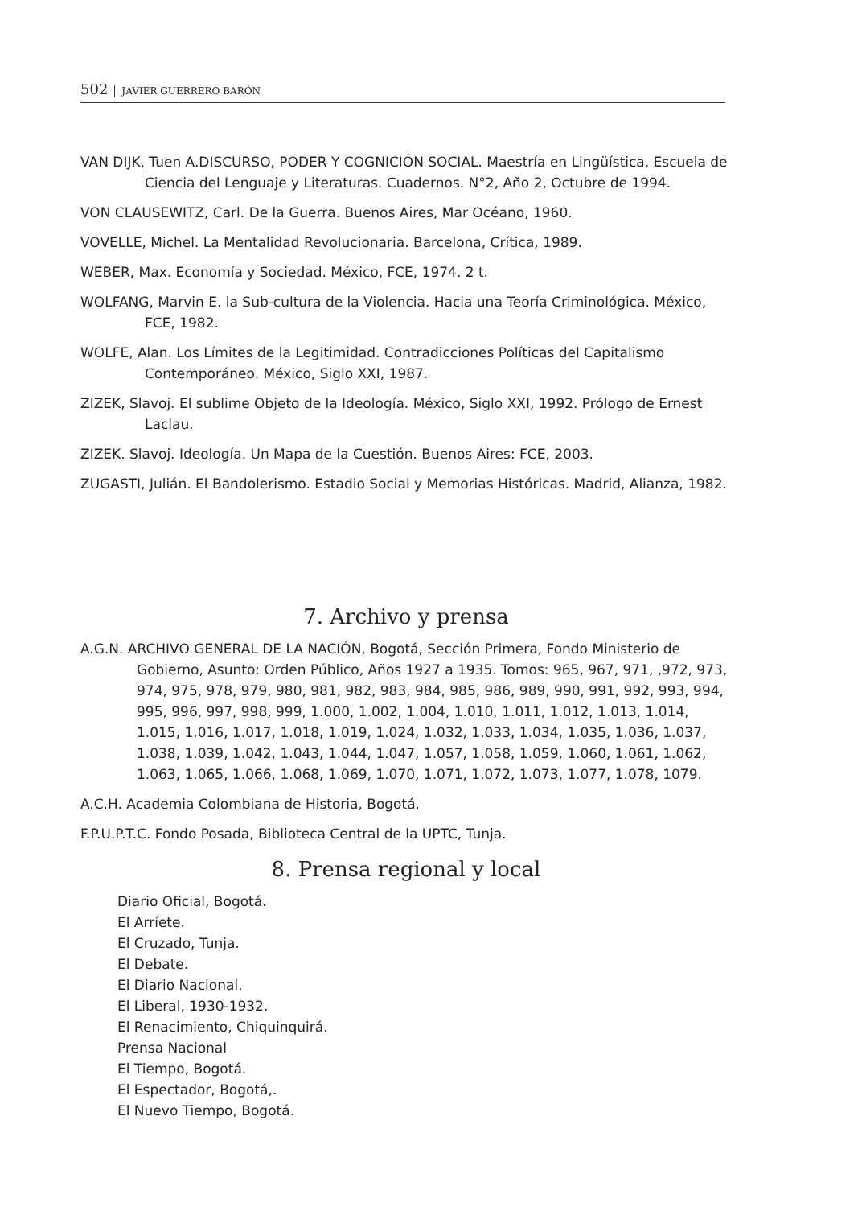502 JAVIER GUERRERO BARÓN
VAN DIJK, Tuen A.DISCURSO, PODER Y COGNICIÓN SOCIAL. Maestría en Lingüística. Escuela de Ciencia del Lenguaje y Literaturas. Cuadernos. N°2, Año 2, Octubre de 1994.
VON CLAUSEWITZ, Carl. De la Guerra. Buenos Aires, Mar Océano, 1960.
VOVELLE, Michel. La Mentalidad Revolucionaria. Barcelona, Crítica, 1989.
WEBER, Max. Economía y Sociedad. México, FCE, 1974. 2 t.
WOLFANG, Marvin E. la Sub-cultura de la Violencia. Hacia una Teoría Criminológica. México, FCE, 1982.
WOLFE, Alan. Los Límites de la Legitimidad. Contradicciones Políticas del Capitalismo Contemporáneo. México, Siglo XXI, 1987.
ZIZEK, Slavoj. El sublime Objeto de la Ideología. México, Siglo XXI, 1992. Prólogo de Ernest Laclau.
ZIZEK. Slavoj. Ideología. Un Mapa de la Cuestión. Buenos Aires: FCE, 2003.
ZUGASTI, Julián. El Bandolerismo. Estadio Social y Memorias Históricas. Madrid, Alianza, 1982.
7. Archivo y prensa
A.G.N. ARCHIVO GENERAL DE LA NACIÓN, Bogotá, Sección Primera, Fondo Ministerio de Gobierno, Asunto: Orden Público, Años 1927 a 1935. Tomos: 965, 967, 971, ,972, 973, 974, 975, 978, 979, 980, 981, 982, 983, 984, 985, 986, 989, 990, 991, 992, 993, 994, 995, 996, 997, 998, 999, 1.000, 1.002, 1.004, 1.010, 1.011, 1.012, 1.013, 1.014, 1.015, 1.016, 1.017, 1.018, 1.019, 1.024, 1.032, 1.033, 1.034, 1.035, 1.036, 1.037, 1.038, 1.039, 1.042, 1.043, 1.044, 1.047, 1.057, 1.058, 1.059, 1.060, 1.061, 1.062, 1.063, 1.065, 1.066, 1.068, 1.069, 1.070, 1.071, 1.072, 1.073, 1.077, 1.078, 1079.
A.C.H. Academia Colombiana de Historia, Bogotá.
F.P.U.P.T.C. Fondo Posada, Biblioteca Central de la UPTC, Tunja.
8. Prensa regional y local
Diario Oficial, Bogotá.
El Arríete.
El Cruzado, Tunja.
El Debate.
El Diario Nacional.
El Liberal, 1930-1932.
El Renacimiento, Chiquinquirá.
Prensa Nacional
El Tiempo, Bogotá.
El Espectador, Bogotá,.
El Nuevo Tiempo, Bogotá.